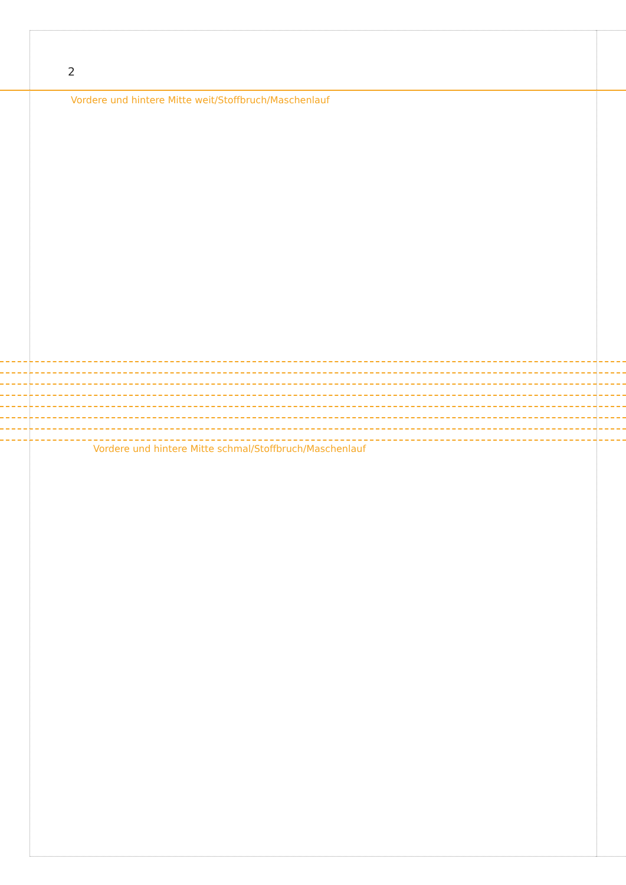2
Vordere und hintere Mitte weit/Stoffbruch/Maschenlauf
Vordere und hintere Mitte schmal/Stoffbruch/Maschenlauf